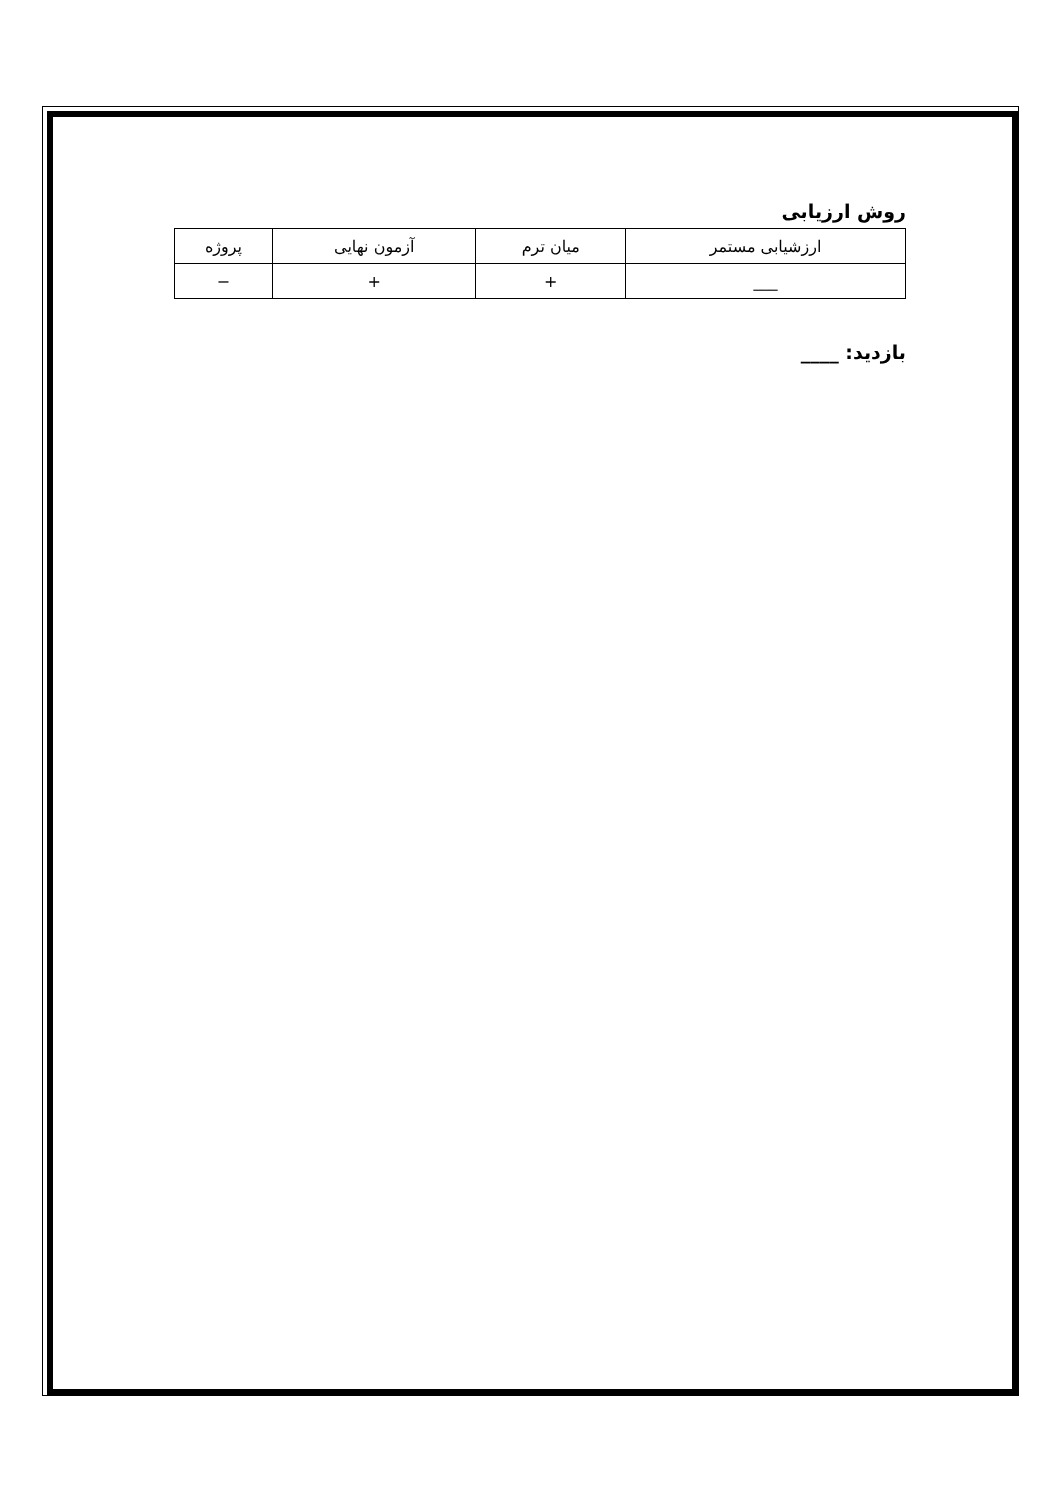روش ارزیابی
| ارزشیابی مستمر | میان ترم | آزمون نهایی | پروژه |
| --- | --- | --- | --- |
| ___ | + | + | − |
بازدید: ____